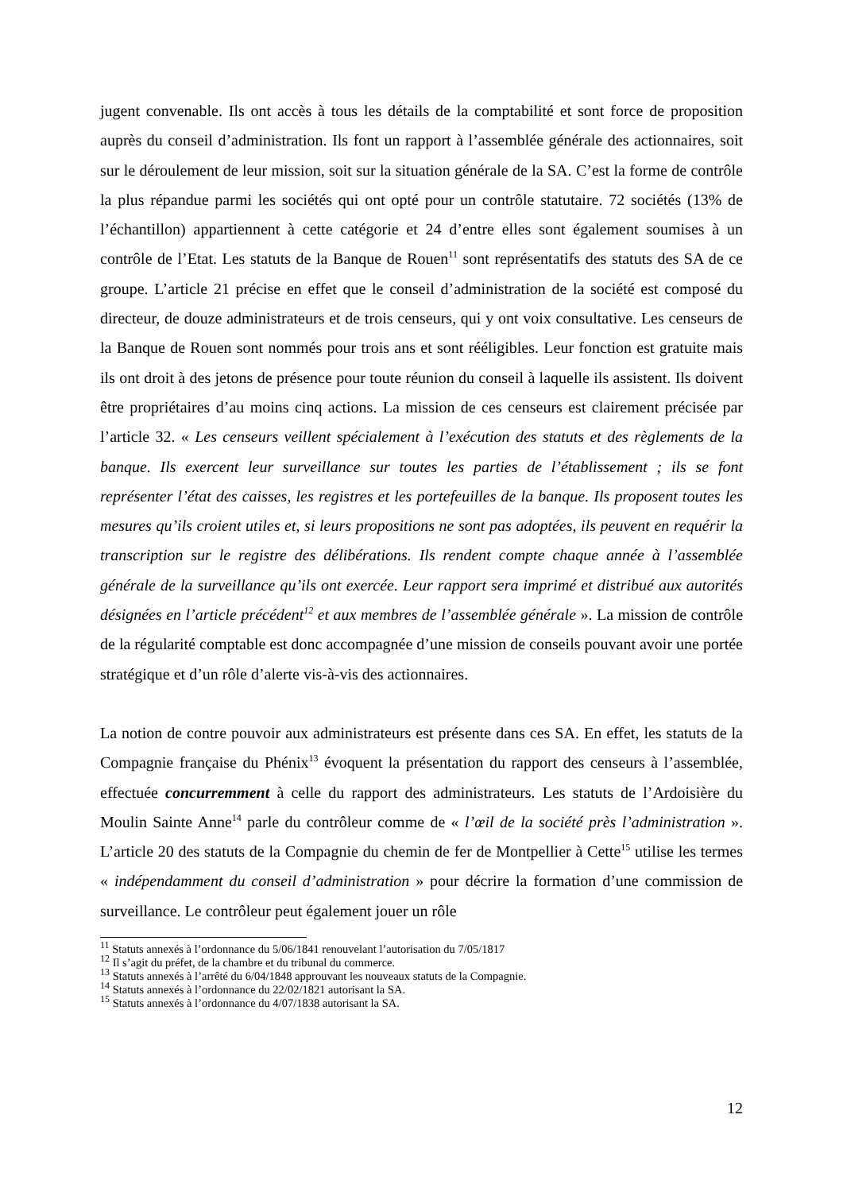jugent convenable. Ils ont accès à tous les détails de la comptabilité et sont force de proposition auprès du conseil d’administration. Ils font un rapport à l’assemblée générale des actionnaires, soit sur le déroulement de leur mission, soit sur la situation générale de la SA. C’est la forme de contrôle la plus répandue parmi les sociétés qui ont opté pour un contrôle statutaire. 72 sociétés (13% de l’échantillon) appartiennent à cette catégorie et 24 d’entre elles sont également soumises à un contrôle de l’Etat. Les statuts de la Banque de Rouen<sup>11</sup> sont représentatifs des statuts des SA de ce groupe. L’article 21 précise en effet que le conseil d’administration de la société est composé du directeur, de douze administrateurs et de trois censeurs, qui y ont voix consultative. Les censeurs de la Banque de Rouen sont nommés pour trois ans et sont rééligibles. Leur fonction est gratuite mais ils ont droit à des jetons de présence pour toute réunion du conseil à laquelle ils assistent. Ils doivent être propriétaires d’au moins cinq actions. La mission de ces censeurs est clairement précisée par l’article 32. « Les censeurs veillent spécialement à l’exécution des statuts et des règlements de la banque. Ils exercent leur surveillance sur toutes les parties de l’établissement ; ils se font représenter l’état des caisses, les registres et les portefeuilles de la banque. Ils proposent toutes les mesures qu’ils croient utiles et, si leurs propositions ne sont pas adoptées, ils peuvent en requérir la transcription sur le registre des délibérations. Ils rendent compte chaque année à l’assemblée générale de la surveillance qu’ils ont exercée. Leur rapport sera imprimé et distribué aux autorités désignées en l’article précédent<sup>12</sup> et aux membres de l’assemblée générale ». La mission de contrôle de la régularité comptable est donc accompagnée d’une mission de conseils pouvant avoir une portée stratégique et d’un rôle d’alerte vis-à-vis des actionnaires.
La notion de contre pouvoir aux administrateurs est présente dans ces SA. En effet, les statuts de la Compagnie française du Phénix<sup>13</sup> évoquent la présentation du rapport des censeurs à l’assemblée, effectuée concurremment à celle du rapport des administrateurs. Les statuts de l’Ardoisière du Moulin Sainte Anne<sup>14</sup> parle du contrôleur comme de « l’œil de la société près l’administration ». L’article 20 des statuts de la Compagnie du chemin de fer de Montpellier à Cette<sup>15</sup> utilise les termes « indépendamment du conseil d’administration » pour décrire la formation d’une commission de surveillance. Le contrôleur peut également jouer un rôle
<sup>11</sup> Statuts annexés à l’ordonnance du 5/06/1841 renouvelant l’autorisation du 7/05/1817
<sup>12</sup> Il s’agit du préfet, de la chambre et du tribunal du commerce.
<sup>13</sup> Statuts annexés à l’arrêté du 6/04/1848 approuvant les nouveaux statuts de la Compagnie.
<sup>14</sup> Statuts annexés à l’ordonnance du 22/02/1821 autorisant la SA.
<sup>15</sup> Statuts annexés à l’ordonnance du 4/07/1838 autorisant la SA.
12